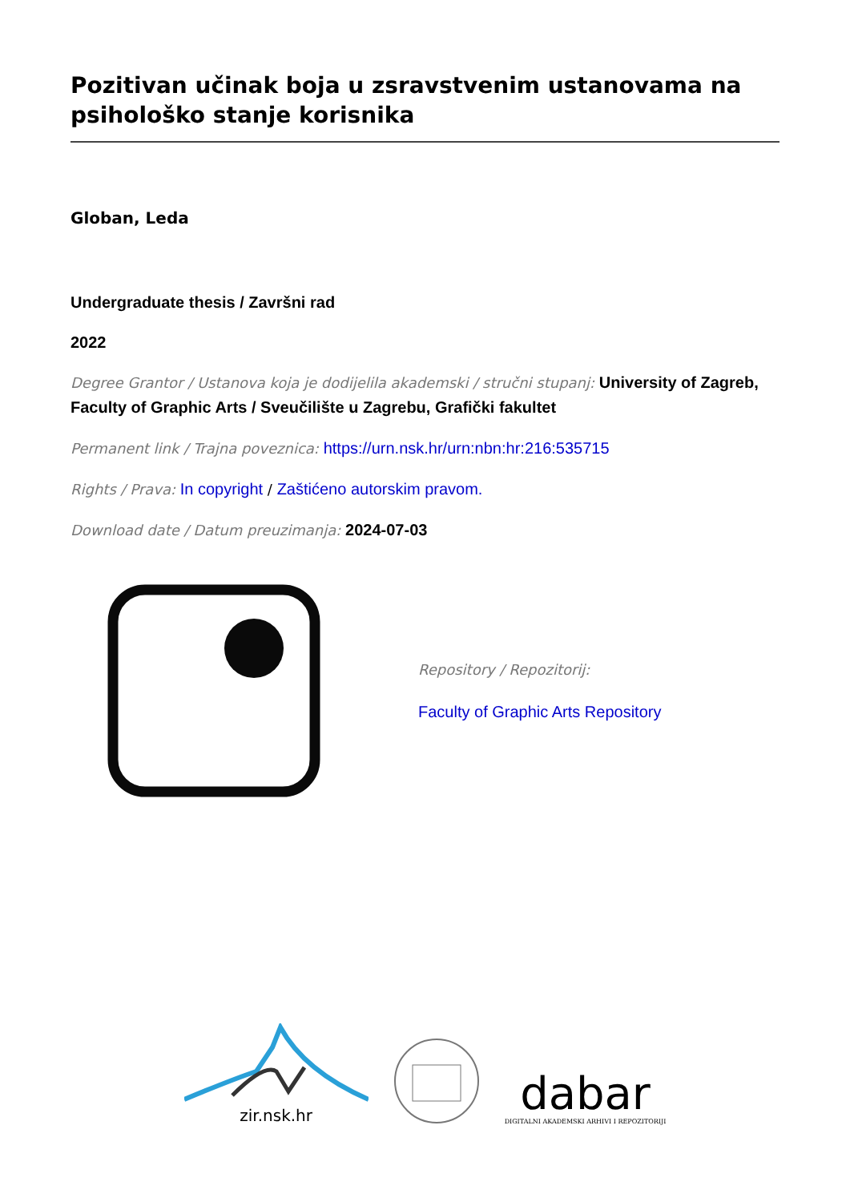Pozitivan učinak boja u zsravstvenim ustanovama na psihološko stanje korisnika
Globan, Leda
Undergraduate thesis / Završni rad
2022
Degree Grantor / Ustanova koja je dodijelila akademski / stručni stupanj: University of Zagreb, Faculty of Graphic Arts / Sveučilište u Zagrebu, Grafički fakultet
Permanent link / Trajna poveznica: https://urn.nsk.hr/urn:nbn:hr:216:535715
Rights / Prava: In copyright / Zaštićeno autorskim pravom.
Download date / Datum preuzimanja: 2024-07-03
Repository / Repozitorij:
Faculty of Graphic Arts Repository
zir.nsk.hr
dabar
DIGITALNI AKADEMSKI ARHIVI I REPOZITORIJI